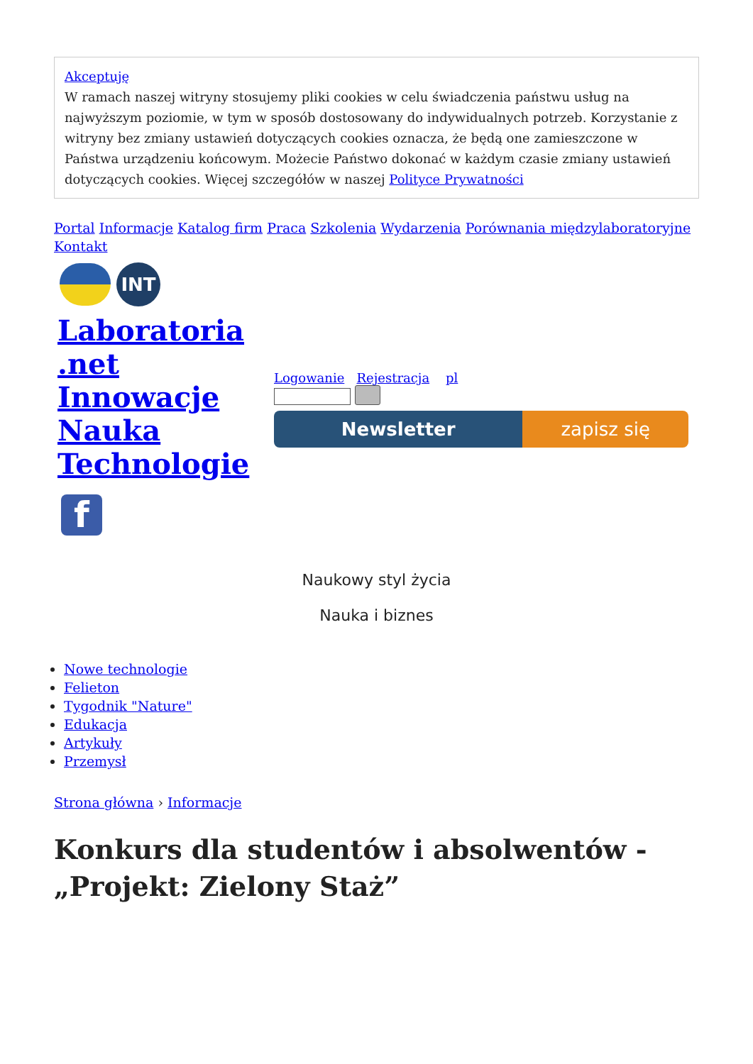Akceptuję
W ramach naszej witryny stosujemy pliki cookies w celu świadczenia państwu usług na najwyższym poziomie, w tym w sposób dostosowany do indywidualnych potrzeb. Korzystanie z witryny bez zmiany ustawień dotyczących cookies oznacza, że będą one zamieszczone w Państwa urządzeniu końcowym. Możecie Państwo dokonać w każdym czasie zmiany ustawień dotyczących cookies. Więcej szczegółów w naszej Polityce Prywatności
Portal Informacje Katalog firm Praca Szkolenia Wydarzenia Porównania międzylaboratoryjne
Kontakt
INT
Laboratoria .net Innowacje Nauka Technologie
f
Logowanie Rejestracja pl
Newsletter zapisz się
Naukowy styl życia
Nauka i biznes
Nowe technologie
Felieton
Tygodnik "Nature"
Edukacja
Artykuły
Przemysł
Strona główna › Informacje
Konkurs dla studentów i absolwentów - „Projekt: Zielony Staż”